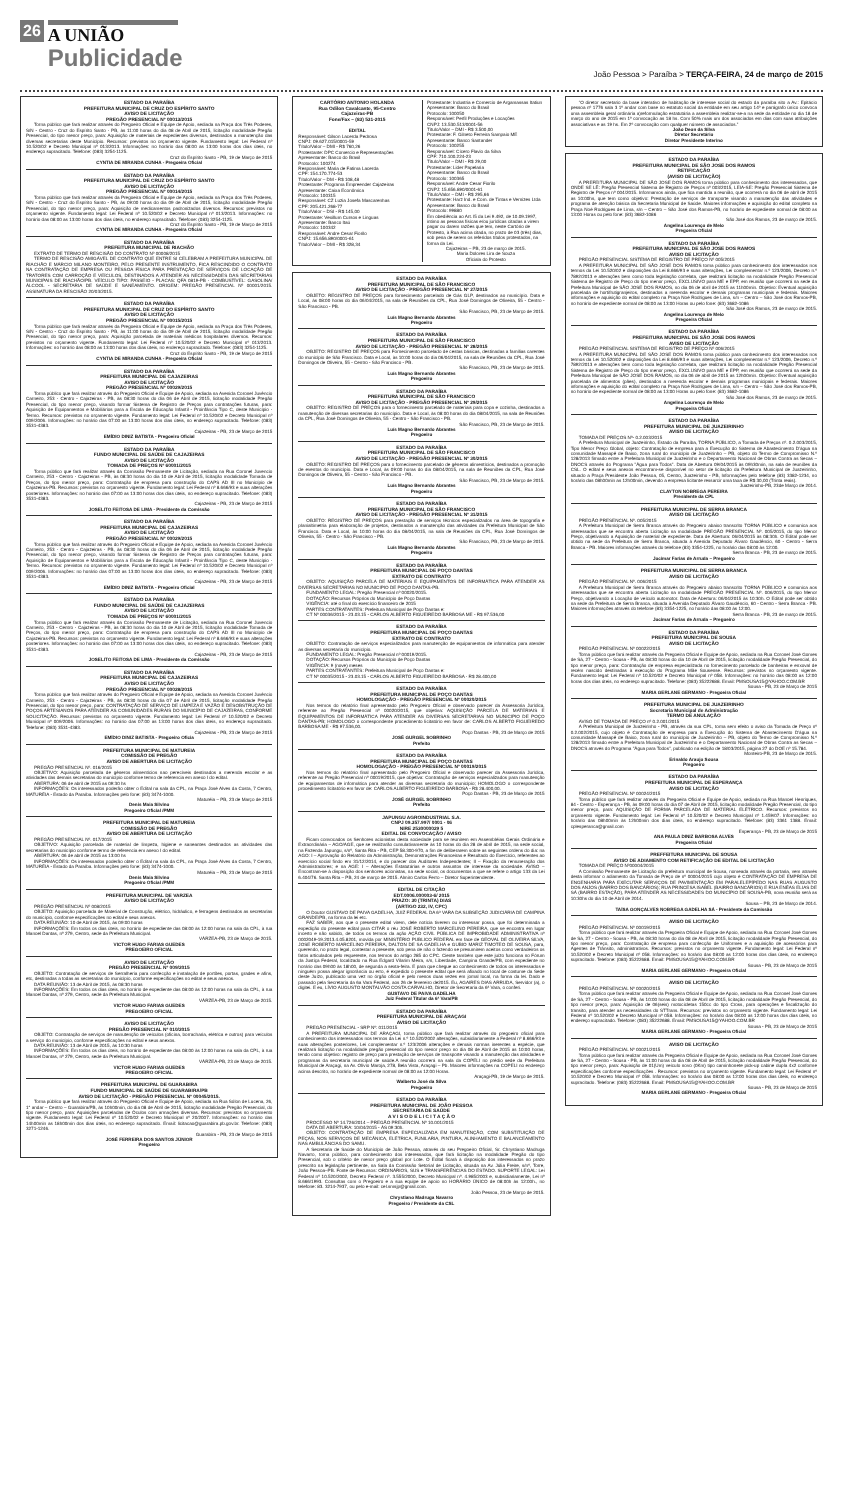26 A UNIÃO
Publicidade
João Pessoa > Paraíba > TERÇA-FEIRA, 24 de março de 2015
ESTADO DA PARAÍBA
PREFEITURA MUNICIPAL DE CRUZ DO ESPÍRITO SANTO
AVISO DE LICITAÇÃO
PREGÃO PRESENCIAL Nº 00013/2015
Torna público que fará realizar através do Pregoeiro Oficial e Equipe de Apoio, sediada na Praça dos Três Poderes, S/N - Centro - Cruz do Espírito Santo - PB, às 11:00 horas do dia 08 de Abril de 2015, licitação modalidade Pregão Presencial, do tipo menor preço, para: Aquisição de materiais de expedientes diversos, destinados a manutenção das diversas secretarias deste Município. Recursos: previstos no orçamento vigente. Fundamento legal: Lei Federal nº 10.520/02 e Decreto Municipal nº 013/2013. Informações: no horário das 08:00 as 13:00 horas dos dias úteis, no endereço supracitado. Telefone: (083) 3254-1125.
Cruz do Espírito Santo - PB, 19 de Março de 2015
CYNTIA DE MIRANDA CUNHA - Pregoeira Oficial
ESTADO DA PARAÍBA
PREFEITURA MUNICIPAL DE CRUZ DO ESPÍRITO SANTO
AVISO DE LICITAÇÃO
PREGÃO PRESENCIAL Nº 00014/2015
Torna público que fará realizar através da Pregoeira Oficial e Equipe de Apoio, sediada na Praça dos Três Poderes, S/N - Centro - Cruz do Espírito Santo - PB, às 09:00 horas do dia 09 de Abril de 2015, licitação modalidade Pregão Presencial, do tipo menor preço, para: Aquisição de medicamentos padronizados diversos. Recursos: previstos no orçamento vigente. Fundamento legal: Lei Federal nº 10.520/02 e Decreto Municipal nº 013/2013. Informações: no horário das 08:00 as 13:00 horas dos dias úteis, no endereço supracitado. Telefone: (083) 3254-1125.
Cruz do Espírito Santo - PB, 19 de Março de 2015
CYNTIA DE MIRANDA CUNHA - Pregoeira Oficial
ESTADO DA PARAÍBA
PREFEITURA MUNICIPAL DE RIACHÃO
EXTRATO DE TERMO DE RESCISÃO DO CONTRATO Nº 00008/2015
TERMO DE RESCISÃO AMIGÁVEL DE CONTRATO QUE ENTRE SI CELEBRAM A PREFEITURA MUNICIPAL DE RIACHÃO E MÁRCIO MILANO MONTEIRO, PELO PRESENTE INSTRUMENTO, FICA RESCINDIDO O CONTRATO NA CONTRATAÇÃO DE EMPRESA OU PESSOA FÍSICA PARA PRESTAÇÃO DE SERVIÇOS DE LOCAÇÃO DE TRATORES COM CARROÇÃO E VEÍCULOS, DESTINADOS A ATENDER AS NECESSIDADES DAS SECRETARIAS MUNICIPAIS DE RIACHÃO/PB. VEÍCULO TIPO: PASSEIO - PLACAS: QFA 0819-PB - COMBUSTÍVEL: GASOLINA/ÁLCOOL - SECRETARIA DE SAÚDE E SANEAMENTO. ORIGEM: PREGÃO PRESENCIAL Nº 00001/2015. ASSINATURA DA RESCISÃO 20/03/2015.
ESTADO DA PARAÍBA
PREFEITURA MUNICIPAL DE CRUZ DO ESPÍRITO SANTO
AVISO DE LICITAÇÃO
PREGÃO PRESENCIAL Nº 00015/2015
Torna público que fará realizar através da Pregoeira Oficial e Equipe de Apoio, sediada na Praça dos Três Poderes, S/N - Centro - Cruz do Espírito Santo - PB, às 11:00 horas do dia 09 de Abril de 2015, licitação modalidade Pregão Presencial, do tipo menor preço, para: Aquisição parcelada de materiais médicos hospitalares diversos. Recursos: previstos no orçamento vigente. Fundamento legal: Lei Federal nº 10.520/02 e Decreto Municipal nº 013/2013. Informações: no horário das 08:00 as 13:00 horas dos dias úteis, no endereço supracitado. Telefone: (083) 3254-1125.
Cruz do Espírito Santo - PB, 19 de Março de 2015
CYNTIA DE MIRANDA CUNHA - Pregoeira Oficial
ESTADO DA PARAÍBA
PREFEITURA MUNICIPAL DE CAJAZEIRAS
AVISO DE LICITAÇÃO
PREGÃO PRESENCIAL Nº 00029/2015
Torna público que fará realizar através do Pregoeiro Oficial e Equipe de Apoio, sediada na Avenida Coronel Juvêncio Carneiro, 253 - Centro - Cajazeiras - PB, às 08:30 horas do dia 06 de Abril de 2015, licitação modalidade Pregão Presencial, do tipo menor preço, visando formar Sistema de Registro de Preços para contratações futuras, para: Aquisição de Equipamentos e Mobiliários para a Escola de Educação Infantil - Proinfância Tipo C, deste Município - Termo. Recursos: previstos no orçamento vigente. Fundamento legal: Lei Federal nº 10.520/02 e Decreto Municipal nº 009/2006. Informações: no horário das 07:00 as 13:00 horas dos dias úteis, no endereço supracitado. Telefone: (083) 3531-4383.
Cajazeiras - PB, 23 de Março de 2015
EMÍDIO DINIZ BATISTA - Pregoeiro Oficial
ESTADO DA PARAÍBA
FUNDO MUNICIPAL DE SAÚDE DE CAJAZEIRAS
AVISO DE LICITAÇÃO
TOMADA DE PREÇOS Nº 60001/2015
Torna público que fará realizar através da Comissão Permanente de Licitação, sediada na Rua Coronel Juvencio Carneiro, 253 - Centro - Cajazeiras - PB, às 08:30 horas do dia 10 de Abril de 2015, licitação modalidade Tomada de Preços, do tipo menor preço, para: Contratação de empresa para construção do CAPS AD III no Município de Cajazeiras-PB. Recursos: previstos no orçamento vigente. Fundamento legal: Lei Federal nº 8.666/93 e suas alterações posteriores. Informações: no horário das 07:00 as 13:00 horas dos dias úteis, no endereço supracitado. Telefone: (083) 3531-4383.
Cajazeiras - PB, 23 de Março de 2015
JOSELITO FEITOSA DE LIMA - Presidente da Comissão
ESTADO DA PARAÍBA
PREFEITURA MUNICIPAL DE CAJAZEIRAS
AVISO DE LICITAÇÃO
PREGÃO PRESENCIAL Nº 00029/2015
Torna público que fará realizar através do Pregoeiro Oficial e Equipe de Apoio, sediada na Avenida Coronel Juvêncio Carneiro, 253 - Centro - Cajazeiras - PB, às 08:30 horas do dia 06 de Abril de 2015, licitação modalidade Pregão Presencial, do tipo menor preço, visando formar Sistema de Registro de Preços para contratações futuras, para: Aquisição de Equipamentos e Mobiliários para a Escola de Educação Infantil - Proinfância Tipo C, deste Município - Termo. Recursos: previstos no orçamento vigente. Fundamento legal: Lei Federal nº 10.520/02 e Decreto Municipal nº 009/2006. Informações: no horário das 07:00 as 13:00 horas dos dias úteis, no endereço supracitado. Telefone: (083) 3531-4383.
Cajazeiras - PB, 23 de Março de 2015
EMÍDIO DINIZ BATISTA - Pregoeiro Oficial
ESTADO DA PARAÍBA
FUNDO MUNICIPAL DE SAÚDE DE CAJAZEIRAS
AVISO DE LICITAÇÃO
TOMADA DE PREÇOS Nº 60001/2015
Torna público que fará realizar através da Comissão Permanente de Licitação, sediada na Rua Coronel Juvencio Carneiro, 253 - Centro - Cajazeiras - PB, às 08:30 horas do dia 10 de Abril de 2015, licitação modalidade Tomada de Preços, do tipo menor preço, para: Contratação de empresa para construção do CAPS AD III no Município de Cajazeiras-PB. Recursos: previstos no orçamento vigente. Fundamento legal: Lei Federal nº 8.666/93 e suas alterações posteriores. Informações: no horário das 07:00 as 13:00 horas dos dias úteis, no endereço supracitado. Telefone: (083) 3531-4383.
Cajazeiras - PB, 23 de Março de 2015
JOSELITO FEITOSA DE LIMA - Presidente da Comissão
ESTADO DA PARAÍBA
PREFEITURA MUNICIPAL DE CAJAZEIRAS
AVISO DE LICITAÇÃO
PREGÃO PRESENCIAL Nº 00028/2015
Torna público que fará realizar através do Pregoeiro Oficial e Equipe de Apoio, sediada na Avenida Coronel Juvêncio Carneiro, 253 - Centro - Cajazeiras - PB, às 08:30 horas do dia 07 de Abril de 2015, licitação modalidade Pregão Presencial, do tipo menor preço, para: CONTRATAÇÃO DE SERVIÇO DE LIMPEZA E VAZÃO E DESOBSTRUÇÃO DE POÇOS ARTESIANOS PARA ATENDER AS COMUNIDADES RURAIS DO MUNICÍPIO DE CAJAZEIRAS, CONFORME SOLICITAÇÃO. Recursos: previstos no orçamento vigente. Fundamento legal: Lei Federal nº 10.520/02 e Decreto Municipal nº 009/2006. Informações: no horário das 07:00 as 13:00 horas dos dias úteis, no endereço supracitado. Telefone: (083) 3531-4383.
Cajazeiras - PB, 23 de Março de 2015
EMÍDIO DINIZ BATISTA - Pregoeiro Oficia
PREFEITURA MUNICIPAL DE MATUREIA
COMISSÃO DE PREGÃO
AVISO DE ABERTURA DE LICITAÇÃO
PREGÃO PRESENCIAL Nº. 016/2015
OBJETIVO: Aquisição parcelada de gêneros alimentícios nao perecíveis destinados a merenda escolar e as atividades das demais secretarias do município conforme termo de referencia em anexo I do edital.
ABERTURA: 06 de abril de 2015 as 09:30 hs
INFORMAÇÕES: Os interessados poderão obter o Edital na sala da CPL, na Praça José Alves da Costa, 7 Centro, MATURÉIA - Estado da Paraíba. Informações pelo fone: (83) 3474-1000.
Maturéia – PB, 23 de Março de 2015
Denis Maia Silvino
Pregoeiro Oficial /PMM
PREFEITURA MUNICIPAL DE MATUREIA
COMISSÃO DE PREGÃO
AVISO DE ABERTURA DE LICITAÇÃO
PREGÃO PRESENCIAL Nº. 017/2015
OBJETIVO: Aquisição parcelada de material de limpeza, higiene e saneantes destinados as atividades das secretarias do município conforme termo de referencia em anexo I do edital.
ABERTURA: 06 de abril de 2015 as 13:00 hs
INFORMAÇÕES: Os interessados poderão obter o Edital na sala da CPL, na Praça José Alves da Costa, 7 Centro, MATURÉIA - Estado da Paraíba. Informações pelo fone: (83) 3474-1000.
Maturéia – PB, 23 de Março de 2015
Denis Maia Silvino
Pregoeiro Oficial /PMM
PREFEITURA MUNICIPAL DE VARZEA
AVISO DE LICITAÇÃO
PREGÃO PRESENCIAL Nº 008/2015
OBJETO: Aquisição parcelada de Material de Construção, elétrico, hidráulico, e ferragens destinados as secretarias do município, conforme especificações no edital e seus anexos.
DATA REUNIÃO: 10 de Abril de 2015, às 09:00 horas
INFORMAÇÕES: Em todos os dias úteis, no horário de expediente das 08:00 às 12:00 horas na sala da CPL, à rua Manoel Dantas, nº 279, Centro, sede da Prefeitura Municipal.
VÁRZEA-PB, 23 de Março de 2015.
VICTOR HUGO FARIAS GUEDES
PREGOEIRO OFICIAL
AVISO DE LICITAÇÃO
PREGÃO PRESENCIAL Nº 009/2015
OBJETO: Contratação de serviços de Serralheria para confecção e instalação de portões, portas, grades e afins, etc, destinadas a todas as secretarias do município, conforme especificações no edital e seus anexos.
DATA REUNIÃO: 13 de Abril de 2015, às 08:30 horas
INFORMAÇÕES: Em todos os dias úteis, no horário de expediente das 08:00 às 12:00 horas na sala da CPL, à rua Manoel Dantas, nº 279, Centro, sede da Prefeitura Municipal.
VÁRZEA-PB, 23 de Março de 2015.
VICTOR HUGO FARIAS GUEDES
PREGOEIRO OFICIAL
AVISO DE LICITAÇÃO
PREGÃO PRESENCIAL Nº 010/2015
OBJETO: Contratação de serviços de manutenção de veículos (oficina, borracharia, elétrica e outros) para veículos a serviço do município, conforme especificações no edital e seus anexos.
DATA REUNIÃO: 13 de Abril de 2015, às 10:30 horas
INFORMAÇÕES: Em todos os dias úteis, no horário de expediente das 08:00 às 12:00 horas na sala da CPL, à rua Manoel Dantas, nº 279, Centro, sede da Prefeitura Municipal.
VÁRZEA-PB, 23 de Março de 2015.
VICTOR HUGO FARIAS GUEDES
PREGOEIRO OFICIAL
PREFEITURA MUNICIPAL DE GUARABIRA
FUNDO MUNICIPAL DE SAÚDE DE GUARABIRA/PB
AVISO DE LICITAÇÃO - PREGÃO PRESENCIAL Nº 00045/2015.
Torna público que fará realizar através do Pregoeiro Oficial e Equipe de Apoio, sediada na Rua Sólon de Lucena, 26, 1° andar – Centro – Guarabira/PB, às 10h00min, do dia 08 de Abril de 2015, licitação modalidade Pregão Presencial, do tipo menor preço, para: Aquisições parceladas de Óculos com armações diversas. Recursos: previstos no orçamento vigente. Fundamento legal: Lei Federal nº 10.520/02 e Decreto Municipal nº 20/2007. Informações: no horário das 14h00min as 18h00min dos dias úteis, no endereço supracitado. Email: licitacao@guarabira.pb.gov.br. Telefone: (083) 3271-1246.
Guarabira - PB, 23 de Março de 2015
JOSÉ FERREIRA DOS SANTOS JÚNIOR
Pregoeiro
CARTÓRIO ANTONIO HOLANDA
Rua Odilon Cavalcante, 95-Centro
Cajazeiras-PB
Fone/Fax – (83) 531-2015
EDITAL
Responsável: Gilson Lacerda Pedrosa
CNPJ: 09.627.015/0001-59
Título/Valor – DMI - R$ 760,26
Protestante: DPC Comercio e Representações
Apresentante: Banco do Brasil
Protocolo: 100274
Responsável: Maria de Fatima Lacerda
CPF: 154.170.774-53
Título/Valor – DM - R$ 108,48
Protestante: Programa Empreender Cajazeiras
Apresentante: Caixa Econômica
Protocolo: 100315
Responsável: CZ Luzia Josefa Mascarenhas
CPF: 205.421.268-77
Título/Valor – DSI - R$ 145,00
Protestante: Vexillum Cursos e Linguas
Apresentante: Banco Itaú
Protocolo: 100342
Responsável: Andre Cesar Fiorilo
CNPJ: 15.656.890/0001-61
Título/Valor – DMI - R$ 328,34
Protestante: Industria e Comercio de Argamassas Itatiun
Apresentante: Banco do Brasil
Protocolo: 100050
Responsável: Perfil Produções e Locações
CNPJ: 13.530.513/0001-56
Título/Valor – DMI - R$ 3.500,00
Protestante: F. Gilneto Ferreira Sampaio ME
Apresentante: Banco Santander
Protocolo: 100255
Responsável: Cícero Flavio da Silva
CPF: 710.100.224-23
Título/Valor – DMI - R$ 29,00
Protestante: Lider Papelaria
Apresentante: Banco do Brasil
Protocolo: 100365
Responsável: Andre Cesar Fiorilo
CNPJ: 15.656.890/0001-61
Título/Valor – DMI - R$ 295,66
Protestante: Harz Ind. e Com. de Tintas e Vernizes Ltda
Apresentante: Banco do Brasil
Protocolo: 99880
Em obediência ao Art. l5 da Lei 9.492, de 10.09.1997, intimo as pessoas físicas e/ou jurídicas citadas a virem pagar ou darem razões que tem, neste Cartório de Protesto, à Rua acima citada, no prazo de 03 (três) dias, sob pena de serem os referidos títulos protestados, na forma da Lei.
Cajazeiras – PB, 23 de março de 2015.
Maria Dolores Lira de Souza
Oficiala do Protesto
ESTADO DA PARAÍBA
PREFEITURA MUNICIPAL DE SÃO FRANCISCO
AVISO DE LICITAÇÃO - PREGÃO PRESENCIAL Nº 27/2015
OBJETO: REGISTRO DE PREÇOS para fornecimento parcelado de Gás GLP, destinados ao município. Data e Local, às 08:00 horas do dia 06/04/2015, na sala de Reuniões da CPL, Rua José Domingos de Oliveira, 55 - Centro - São Francisco - PB.
São Francisco, PB, 23 de Março de 2015.
Luís Magno Bernardo Abrantes
Pregoeiro
ESTADO DA PARAÍBA
PREFEITURA MUNICIPAL DE SÃO FRANCISCO
AVISO DE LICITAÇÃO - PREGÃO PRESENCIAL Nº 28/2015
OBJETO: REGISTRO DE PREÇOS para Fornecimento parcelado de cestas básicas, destinadas a famílias carentes do município de São Francisco. Data e Local, às 10:00 horas do dia 06/04/2015, na sala de Reuniões da CPL, Rua José Domingos de Oliveira, 55 - Centro - São Francisco - PB.
São Francisco, PB, 23 de Março de 2015.
Luís Magno Bernardo Abrantes
Pregoeiro
ESTADO DA PARAÍBA
PREFEITURA MUNICIPAL DE SÃO FRANCISCO
AVISO DE LICITAÇÃO - PREGÃO PRESENCIAL Nº 29/2015
OBJETO: REGISTRO DE PREÇOS para o fornecimento parcelado de materiais para copa e cozinha, destinados a manutenção de diversas secretarias do município. Data e Local, às 08:00 horas do dia 08/04/2015, na sala de Reuniões da CPL, Rua José Domingos de Oliveira, 55 - Centro - São Francisco - PB.
São Francisco, PB, 23 de Março de 2015.
Luís Magno Bernardo Abrantes
Pregoeiro
ESTADO DA PARAÍBA
PREFEITURA MUNICIPAL DE SÃO FRANCISCO
AVISO DE LICITAÇÃO - PREGÃO PRESENCIAL Nº 30/2015
OBJETO: REGISTRO DE PREÇOS para o fornecimento parcelado de gêneros alimentícios, destinados a promoção de eventos do município. Data e Local, às 09:00 horas do dia 08/04/2015, na sala de Reuniões da CPL, Rua José Domingos de Oliveira, 55 - Centro - São Francisco - PB.
São Francisco, PB, 23 de Março de 2015.
Luís Magno Bernardo Abrantes
Pregoeiro
ESTADO DA PARAÍBA
PREFEITURA MUNICIPAL DE SÃO FRANCISCO
AVISO DE LICITAÇÃO - PREGÃO PRESENCIAL Nº 31/2015
OBJETO: REGISTRO DE PREÇOS para prestação de serviços técnicos especializados na área de topografia e planialtimetria para elaboração de projetos, destinados a manutenção das atividades da Prefeitura Municipal de São Francisco. Data e Local, às 10:00 horas do dia 08/04/2015, na sala de Reuniões da CPL, Rua José Domingos de Oliveira, 55 - Centro - São Francisco - PB.
São Francisco, PB, 23 de Março de 2015.
Luís Magno Bernardo Abrantes
Pregoeiro
ESTADO DA PARAÍBA
PREFEITURA MUNICIPAL DE POÇO DANTAS
EXTRATO DE CONTRATO
OBJETO: AQUISIÇÃO PARCELA DE MATERIAIS E EQUIPAMENTOS DE INFORMÁTICA PARA ATENDER AS DIVERSAS SECRETARIAS NO MUNICIPIO DE POÇO DANTAS-PB.
FUNDAMENTO LEGAL: Pregão Presencial nº 00020/2015.
DOTAÇÃO: Recursos Próprios do Município de Poço Dantas
VIGÊNCIA: até o final do exercício financeiro de 2015
PARTES CONTRATANTES: Prefeitura Municipal de Poço Dantas e:
CT Nº 00036/2015 - 23.03.15 - CARLOS ALBERTO FIGUEIREDO BARBOSA ME - R$ 97.536,00
ESTADO DA PARAÍBA
PREFEITURA MUNICIPAL DE POÇO DANTAS
EXTRATO DE CONTRATO
OBJETO: Contratação de serviços especializados para manutenção de equipamentos de informática para atender as diversas secretaria do município.
FUNDAMENTO LEGAL: Pregão Presencial nº 00019/2015.
DOTAÇÃO: Recursos Próprios do Município de Poço Dantas
VIGÊNCIA: 9 (nove) meses
PARTES CONTRATANTES: Prefeitura Municipal de Poço Dantas e:
CT Nº 00035/2015 - 23.03.15 - CARLOS ALBERTO FIGUEIREDO BARBOSA - R$ 28.400,00
ESTADO DA PARAÍBA
PREFEITURA MUNICIPAL DE POÇO DANTAS
HOMOLOGAÇÃO - PREGÃO PRESENCIAL Nº 00020/2015
Nos termos do relatório final apresentado pelo Pregoeiro Oficial e observado parecer da Assessoria Jurídica, referente ao Pregão Presencial nº 00020/2015, que objetiva: AQUISIÇÃO PARCELA DE MATERIAIS E EQUIPAMENTOS DE INFORMÁTICA PARA ATENDER AS DIVERSAS SECRETARIAS NO MUNICIPIO DE POÇO DANTAS-PB; HOMOLOGO o correspondente procedimento licitatório em favor de: CARLOS ALBERTO FIGUEIREDO BARBOSA ME - R$ 97.536,00.
Poço Dantas - PB, 23 de Março de 2015
JOSÉ GURGEL SOBRINHO
Prefeito
ESTADO DA PARAÍBA
PREFEITURA MUNICIPAL DE POÇO DANTAS
HOMOLOGAÇÃO - PREGÃO PRESENCIAL Nº 00019/2015
Nos termos do relatório final apresentado pelo Pregoeiro Oficial e observado parecer da Assessoria Jurídica, referente ao Pregão Presencial nº 00019/2015, que objetiva: Contratação de serviços especializados para manutenção de equipamentos de informática para atender as diversas secretaria do município; HOMOLOGO o correspondente procedimento licitatório em favor de: CARLOS ALBERTO FIGUEIREDO BARBOSA - R$ 28.400,00.
Poço Dantas - PB, 23 de Março de 2015
JOSÉ GURGEL SOBRINHO
Prefeito
JAPUNGU AGROINDUSTRIAL S.A.
CNPJ 09.357.997/ 0001 - 06
NIRE 2530000029 5
EDITAL DE CONVOCAÇÃO / AVISO
Ficam convocados os Senhores acionistas desta sociedade para se reunirem em Assembléias Gerais Ordinária e Extraordinária – AGO/AGE, que se realizarão cumulativamente às 10 horas do dia 28 de abril de 2015, na sede social, na Fazenda Japungu, s/nº, Santa Rita - PB, CEP 58.300-970, a fim de deliberarem sobre as seguintes ordens do dia: na AGO: I – Aprovação do Relatório da Administração, Demonstrações Financeiras e Resultado do Exercício, referentes ao exercício social findo em 31/12/2014, e do parecer dos Auditores Independentes; II – Fixação da remuneração dos Administradores; e na AGE: I – Alterações Estatutárias e outros assuntos de interesse da sociedade. AVISO – Encontram-se à disposição dos senhores acionistas, na sede social, os documentos a que se refere o artigo 133 da Lei 6.404/76. Santa Rita – PB, 24 de março de 2015. Almiro Carlos Ferro – Diretor Superintendente.
EDITAL DE CITAÇÃO
EDT.0006.000003-6/ 2015
PRAZO: 30 (TRINTA) DIAS
(ARTIGO 232, IV, CPC)
O Doutor GUSTAVO DE PAIVA GADELHA, JUIZ FEDERAL DA 6ª VARA DA SUBSEÇÃO JUDICIÁRIA DE CAMPINA GRANDE/PB, na forma da lei etc.
FAZ SABER, aos que o presente edital virem, dele notícia tiverem ou interessar possa, que foi determinada a expedição do presente edital para CITAR o réu JOSÉ ROBERTO MARCELINO PEREIRA, que se encontra em lugar incerto e não sabido, de todos os termos da ação AÇÃO CIVIL PÚBLICA DE IMPROBIDADE ADMINISTRATIVA nº 0002049-19.2013.4.05.8201, movida por MINISTÉRIO PUBLICO FEDERAL em face de GEOVAL DE OLIVEIRA SILVA, JOSE ROBERTO MARCELINO PEREIRA, DALTON DE SA GADELHA e GUBIO MARIZ TIMOTEO DE SOUSA, para, querendo, no prazo legal, contestar a presente, sob pena de não o fazendo se presumirem aceitos como verdadeiros os fatos articulados pelo requerente, nos termos do artigo 285 do CPC. Ciente também que este juízo funciona no Fórum da Justiça Federal, localizado na Rua Edgard Vilarim Meira, s/n, Liberdade, Campina Grande/PB, com expediente no horário das 09h00 às 18h00, de segunda a sexta-feira. E para que chegue ao conhecimento de todos os interessados e ninguém possa alegar ignorância ou erro, é expedido o presente edital que será afixado no local de costume da Sede deste Juízo, publicado uma vez no órgão oficial e pelo menos duas vezes em jornal local, na forma da lei. Dado e passado pela Secretaria da 6a Vara Federal, aos 26 de fevereiro de2015. Eu, AGAIRES DIAS ARRUDA, Servidor (a), o digitei. E eu, LÍVIO AUGUSTO MONTALVÃO COSTA CARVALHO, Diretor de Secretaria da 6ª Vara, o conferi.
GUSTAVO DE PAIVA GADELHA
Juiz Federal Titular da 6ª Vara/PB
ESTADO DA PARAÍBA
PREFEITURA MUNICIPAL DE ARAÇAGI
AVISO DE LICITAÇÃO
PREGÃO PRESENCIAL - SRP Nº: 011/2015
A PREFEITURA MUNICIPAL DE ARAÇAGI, torna público que fará realizar através do pregoeiro oficial para conhecimento dos interessados nos termos da Lei n.º 10.520/2002 alterações, subsidiariamente a Federal nº 8.666/93 e suas alterações posteriores, Lei complementar n.º 123/2006 alterações e demais normas inerentes a espécie, que realizará licitação na modalidade pregão presencial do tipo menor preço no dia 08 de Abril de 2015 as 10:00 horas, tendo como objetivo: registro de preço para prestação de serviços de transporte visando a manutenção das atividades e programas da secretaria municipal de saúde.A reunião ocorrerá na sala da COPELI no prédio sede da Prefeitura Municipal de Araçagi, na Av. Olívio Maroja, 278, Bela Vista, Araçagi – Pb. Maiores informações na COPELI no endereço acima descrito, no horário de expediente normal de 08:00 as 12:00 Horas.
Araçagi-PB, 19 de Março de 2015.
Walberto José da Silva
Pregoeiro
ESTADO DA PARAÍBA
PREFEITURA MUNICIPAL DE JOÃO PESSOA
SECRETARIA DE SAÚDE
A V I S O D E L I C I T A Ç Ã O
PROCESSO Nº 14.726/2014 – PREGÃO PRESENCIAL Nº 10.001/2015
DATA DE ABERTURA: 10/04/2015 - ÀS 09:30h.
OBJETO: CONTRATAÇÃO DE EMPRESA ESPECIALIZADA EM MANUTENÇÃO, COM SUBSTITUIÇÃO DE PEÇAS, NOS SERVIÇOS DE MECÂNICA, ELÉTRICA, FUNILARIA, PINTURA, ALINHAMENTO E BALANCEAMENTO NAS AMBULÂNCIAS DO SAMU.
A Secretaria de Saúde do Município de João Pessoa, através do seu Pregoeiro Oficial, Sr. Chrystiano Madruga Navarro, torna público, para conhecimento dos interessados, que fará licitação na modalidade Pregão do tipo Presencial, sob o critério de menor preço global por Lote. O Edital ficará à disposição dos interessados no prazo prescrito na legislação pertinente, na Sala da Comissão Setorial de Licitação, situada na Av. Júlia Freire, s/nº, Torre, João Pessoa–PB. Fonte de Recursos: ORDINÁRIOS, SUS e TRANSFERÊNCIAS DO ESTADO. SUPORTE LEGAL: Lei Federal nº 10.520/2002, Decreto Federal nº. 3.555/2000, Decreto Municipal nº. 4.985/2003 e, subsidiariamente, Lei nº 8.666/1993. Consultas com o Pregoeiro e a sua equipe de apoio no HORÁRIO ÚNICO de 08:00h às 12:00h., no telefone: 83. 3214-7937, ou pelo e-mail: cel.smsjp@gmail.com.
João Pessoa, 23 de Março de 2015.
Chrystiano Madruga Navarro
Pregoeiro / Presidente da CSL
“O diretor secretario da base interativo de habitação de interesse social do estado da paraíba sito a Av.: Epitácio pessoa nº 1776 sala 3 1º andar com base no estatuto social da entidade em seu artigo 14º e parágrafo único convoca uma assembleia geral ordinária a)reformulação estatutária a assembleia realizar-se-a na sede da entidade no dia 18 de março do ano de 2015 em 1º convocação as 18 hs. Com 50% mais um dos associados em dias com suas atribuições associativas e as 19 hs. Em 2º convocação com qualquer número de associados.”
João Deon da Silva
Diretor Secretário
Diretor Presidente Interino
ESTADO DA PARAÍBA
PREFEITURA MUNICIPAL DE SÃO JOSE DOS RAMOS
RETIFICAÇÃO
(AVISO DE LICITAÇÃO)
A PREFEITURA MUNICIPAL DE SÃO JOSE DOS RAMOS torna público para conhecimento dos interessados, que ONDE SE LÊ: Pregão Presencial Sistema de Registro de Preços nº 003/2015, LEIA-SE: Pregão Presencial Sistema de Registro de Preços nº 004/2015. Informamos ainda, que fica mantida a reunião, que ocorrerá no dia 06 de abril de 2015 as 10:00hs, que tem como objetivo: Prestação de serviços de transporte visando a manutenção das atividades e programa de atenção básica da Secretaria Municipal de Saúde. Maiores informações e aquisição do edital completo na Praça Noé Rodrigues de Lima, s/n – Centro – São José dos Ramos-PB, no horário de expediente normal de 08:00 as 13:00 Horas ou pelo fone: (83) 3682-1086
São José dos Ramos, 23 de março de 2015.
Angelina Lourenço de Melo
Pregoeira Oficial
ESTADO DA PARAÍBA
PREFEITURA MUNICIPAL DE SÃO JOSE DOS RAMOS
AVISO DE LICITAÇÃO
PREGÃO PRESENCIAL SISTEMA DE REGISTRO DE PREÇO Nº 005/2015
A PREFEITURA MUNICIPAL DE SÃO JOSE DOS RAMOS torna público para conhecimento dos interessados nos termos da Lei 10.520/02 e disposições da Lei 8.666/93 e suas alterações, Lei complementar n.º 123/2006, Decreto n.º 7892/2013 e alterações bem como toda legislação correlata, que realizará licitação na modalidade Pregão Presencial Sistema de Registro de Preço do tipo menor preço, EXCLUSIVO para ME e EPP, em reunião que ocorrerá na sede da Prefeitura Municipal de SÃO JOSE DOS RAMOS, no dia 06 de abril de 2015 as 11h00min. Objetivo: Eventual aquisição parcelada de hortifrutigranjeiros, destinados a merenda escolar e demais programas municipais e federais. Maiores informações e aquisição do edital completo na Praça Noé Rodrigues de Lima, s/n – Centro – São José dos Ramos-PB, no horário de expediente normal de 08:00 as 13:00 Horas ou pelo fone: (83) 3682-1086
São José dos Ramos, 23 de março de 2015.
Angelina Lourenço de Melo
Pregoeira Oficial
ESTADO DA PARAÍBA
PREFEITURA MUNICIPAL DE SÃO JOSE DOS RAMOS
AVISO DE LICITAÇÃO
PREGÃO PRESENCIAL SISTEMA DE REGISTRO DE PREÇO Nº 006/2015
A PREFEITURA MUNICIPAL DE SÃO JOSE DOS RAMOS torna público para conhecimento dos interessados nos termos da Lei 10.520/02 e disposições da Lei 8.666/93 e suas alterações, Lei complementar n.º 123/2006, Decreto n.º 7892/2013 e alterações bem como toda legislação correlata, que realizará licitação na modalidade Pregão Presencial Sistema de Registro de Preço do tipo menor preço, EXCLUSIVO para ME e EPP, em reunião que ocorrerá na sede da Prefeitura Municipal de SÃO JOSE DOS RAMOS, no dia 06 de abril de 2015 as 12h00min. Objetivo: Eventual aquisição parcelada de alimentos (pães), destinados a merenda escolar e demais programas municipais e federais. Maiores informações e aquisição do edital completo na Praça Noé Rodrigues de Lima, s/n – Centro – São José dos Ramos-PB, no horário de expediente normal de 08:00 as 13:00 Horas ou pelo fone: (83) 3682-1086
São José dos Ramos, 23 de março de 2015.
Angelina Lourenço de Melo
Pregoeira Oficial
ESTADO DA PARAÍBA
PREFEITURA MUNICIPAL DE JUAZEIRINHO
AVISO DE LICITAÇÃO
TOMADA DE PREÇOS Nº- 0.2.003/2015
A Prefeitura Municipal de Juazeirinho, Estado da Paraíba, TORNA PÚBLICO, a Tomada de Preços nº. 0.2.003/2015, Tipo Menor Preço Global, objeto: Contratação de empresa para a Execução do Sistema de Abastecimento D'água na comunidade Massapê de Baixo, zona rural do município de Juazeirinho – PB, objeto do Termo de Compromisso N.º 128/2013 firmado entre a Prefeitura Municipal de Juazeirinho e o Departamento Nacional de Obras Contra as Secas – DNOCS através do Programa "Água para Todos". Data de Abertura 09/04/2015 às 09h30min, na sala de reuniões da CSL. O edital e seus anexos encontram-se disponível no setor de licitação da Prefeitura Municipal de Juazeirinho, situado a Praça Presidente João Pessoa, 05, Centro, Juazeirinho - PB, Informações pelo telefone (83) 3382-1234, no horário das 08h00min as 12h00min, devendo a empresa licitante ressarcir uma taxa de R$ 30,00 (Trinta reais).
Juazeirinho-PB, 23de Março de 2014.
CLAYTON NÓBREGA PEREIRA
Presidente da CPL
PREFEITURA MUNICIPAL DE SERRA BRANCA
AVISO DE LICITAÇÃO
PREGÃO PRESENCIAL Nº. 005/2015
A Prefeitura Municipal de Serra Branca através do Pregoeiro abaixo transcrito TORNA PÚBLICO e comunica aos interessados que se encontra aberta Licitação na modalidade PREGÃO PRESENCIAL Nº. 005/2015, do tipo Menor Preço, objetivando a Aquisição de material de expediente. Data de Abertura: 06/04/2015 às 08:30h. O Edital pode ser obtido na sede da Prefeitura de Serra Branca, situada à Avenida Deputado Álvaro Gaudêncio, 60 - Centro - Serra Branca - PB. Maiores informações através do telefone (83) 3354-1225, no horário das 08:00 às 12:00.
Serra Branca - PB, 23 de março de 2015.
Jocimar Farias de Arruda – Pregoeiro
PREFEITURA MUNICIPAL DE SERRA BRANCA
AVISO DE LICITAÇÃO
PREGÃO PRESENCIAL Nº. 006/2015
A Prefeitura Municipal de Serra Branca através do Pregoeiro abaixo transcrito TORNA PÚBLICO e comunica aos interessados que se encontra aberta Licitação na modalidade PREGÃO PRESENCIAL Nº. 006/2015, do tipo Menor Preço, objetivando a Locação de veículo automotor. Data de Abertura: 06/04/2015 às 10:30h. O Edital pode ser obtido na sede da Prefeitura de Serra Branca, situada à Avenida Deputado Álvaro Gaudêncio, 60 - Centro - Serra Branca - PB. Maiores informações através do telefone (83) 3354-1225, no horário das 08:00 às 12:00.
Serra Branca - PB, 23 de março de 2015.
Jocimar Farias de Arruda – Pregoeiro
ESTADO DA PARAÍBA
PREFEITURA MUNICIPAL DE SOUSA
AVISO DE LICITAÇÃO
PREGÃO PRESENCIAL Nº 00022/2015
Torna público que fará realizar através da Pregoeira Oficial e Equipe de Apoio, sediada na Rua Coronel José Gomes de Sá, 27 - Centro - Sousa - PB, às 08:30 horas do dia 10 de Abril de 2015, licitação modalidade Pregão Presencial, do tipo menor preço, para: Contratação de empresa especializada no fornecimento parcelado de banheiras e enxoval de recém nascido destinadas à execução do Programa Mãe Sousense. Recursos: previstos no orçamento vigente. Fundamento legal: Lei Federal nº 10.520/02 e Decreto Municipal nº 058. Informações: no horário das 08:00 as 12:00 horas dos dias úteis, no endereço supracitado. Telefone: (083) 35222688. Email: PMSOUSA15@YAHOO.COM.BR
Sousa - PB, 23 de Março de 2015
MARIA GERLANE GERMANO - Pregoeira Oficial
PREFEITURA MUNICIPAL DE JUAZEIRINHO
Secretaria Municipal de Administração
TERMO DE ANULAÇÃO
AVISO DE TOMADA DE PREÇO nº 0.2.001/2015
A Prefeitura Municipal de Juazeirinho - PB, através da sua CPL, torna sem efeito o aviso da Tomada de Preço nº 0.2.002/2015, cujo objeto é Contratação de empresa para a Execução do Sistema de Abastecimento D'água na comunidade Massapê de Baixo, zona rural do município de Juazeirinho – PB, objeto do Termo de Compromisso N.º 128/2013 firmado entre a Prefeitura Municipal de Juazeirinho e o Departamento Nacional de Obras Contra as Secas – DNOCS através do Programa "Água para Todos", publicado na edição de 18/03/2015, página 27 do DOE nº 15.784.
Monteiro-PB, 23 de Março de 2015.
Erinaldo Araujo Sousa
Pregoeiro
ESTADO DA PARAÍBA
PREFEITURA MUNICIPAL DE ESPERANÇA
AVISO DE LICITAÇÃO
PREGÃO PRESENCIAL Nº 00024/2015
Torna público que fará realizar através da Pregoeira Oficial e Equipe de Apoio, sediada na Rua Manoel Henriques, 84 - Centro - Esperança - PB, às 09:00 horas do dia 07 de Abril de 2015, licitação modalidade Pregão Presencial, do tipo menor preço, para: AQUISIÇÃO DE FORMA PARCELADA DE MATERIAL ELÉTRICO. Recursos: previstos no orçamento vigente. Fundamento legal: Lei Federal nº 10.520/02 e Decreto Municipal nº 1.459/07. Informações: no horário das 08h00min às 12h00min dos dias úteis, no endereço supracitado. Telefone: (83) 3361 1388. Email: cplesperanca@gmail.com
Esperança - PB, 23 de Março de 2015
ANA PAULA DINIZ BARBOSA ALVES
Pregoeira Oficial
PREFFEITURA MUNICIPAL DE SOUSA
AVISO DE ADIAMENTO COM RETIFICAÇÃO DE EDITAL DE LICITAÇÃO
TOMADA DE PREÇO Nº00004/2015
A Comissão Permanente de Licitação da prefeitura municipal de Sousa, nomeada através da portaria, vem através desta informar o adiamento da Tomada de Preço de nº 00004/2015 cujo objeto é CONTRATAÇÃO DE EMPRESA DE ENGENHARIA PARA EXECUTAR SERVIÇOS DE PAVIMENTAÇÃO EM PARALELEPÍPEDO NAS RUAS AUGUSTO DOS ANJOS (BAIRRO DOS BANCÁRIOS); RUA PRINCESA ISABEL (BAIRRO BANCÁRIOS) E RUA ENÉAS ELIAS DE SÁ (BAIRRO ESTAÇÃO), PARA ATENDER AS NECESSIDADES DO MUNICÍPIO DE SOUSA-PB, nova reunião será as 10:30hs do dia 10 de Abril de 2014.
Sousa – PB, 23 de Março de 2014.
TAÍSA GONÇALVES NOBREGA GADELHA SÁ - Presidente da Comissão
AVISO DE LICITAÇÃO
PREGÃO PRESENCIAL Nº 00019/2015
Torna público que fará realizar através da Pregoeira Oficial e Equipe de Apoio, sediada na Rua Coronel José Gomes de Sá, 27 - Centro - Sousa - PB, às 08:30 horas do dia 08 de Abril de 2015, licitação modalidade Pregão Presencial, do tipo menor preço, para: Contratação de empresa para confecção de Uniformes e a aquisição de acessórios para Agentes de Trânsito, administrativos. Recursos: previstos no orçamento vigente. Fundamento legal: Lei Federal nº 10.520/02 e Decreto Municipal nº 058. Informações: no horário das 08:00 as 12:00 horas dos dias úteis, no endereço supracitado. Telefone: (083) 35222688. Email: PMSOUSA15@YAHOO.COM.BR
Sousa - PB, 23 de Março de 2015
MARIA GERLANE GERMANO - Pregoeira Oficial
AVISO DE LICITAÇÃO
PREGÃO PRESENCIAL Nº 00020/2015
Torna público que fará realizar através da Pregoeira Oficial e Equipe de Apoio, sediada na Rua Coronel José Gomes de Sá, 27 - Centro - Sousa - PB, às 10:00 horas do dia 08 de Abril de 2015, licitação modalidade Pregão Presencial, do tipo menor preço, para: Aquisição de 06(seis) motocicletas 150cc do tipo Cross, para operações e fiscalização do transito, para atender as necessidades do STTrans. Recursos: previstos no orçamento vigente. Fundamento legal: Lei Federal nº 10.520/02 e Decreto Municipal nº 058. Informações: no horário das 08:00 as 12:00 horas dos dias úteis, no endereço supracitado. Telefone: (083) 35222688. Email: PMSOUSA15@YAHOO.COM.BR
Sousa - PB, 23 de Março de 2015
MARIA GERLANE GERMANO - Pregoeira Oficial
AVISO DE LICITAÇÃO
PREGÃO PRESENCIAL Nº 00021/2015
Torna público que fará realizar através da Pregoeira Oficial e Equipe de Apoio, sediada na Rua Coronel José Gomes de Sá, 27 - Centro - Sousa - PB, às 11:00 horas do dia 08 de Abril de 2015, licitação modalidade Pregão Presencial, do tipo menor preço, para: Aquisição de 01(Um) veículo novo (0Km) tipo caminhonete pick-up cabine dupla 4x2 conforme especificações conforme especificações . Recursos: previstos no orçamento vigente. Fundamento legal: Lei Federal nº 10.520/02 e Decreto Municipal nº 058. Informações: no horário das 08:00 as 12:00 horas dos dias úteis, no endereço supracitado. Telefone: (083) 35222688. Email: PMSOUSA15@YAHOO.COM.BR
Sousa - PB, 23 de Março de 2015
MARIA GERLANE GERMANO - Pregoeira Oficial